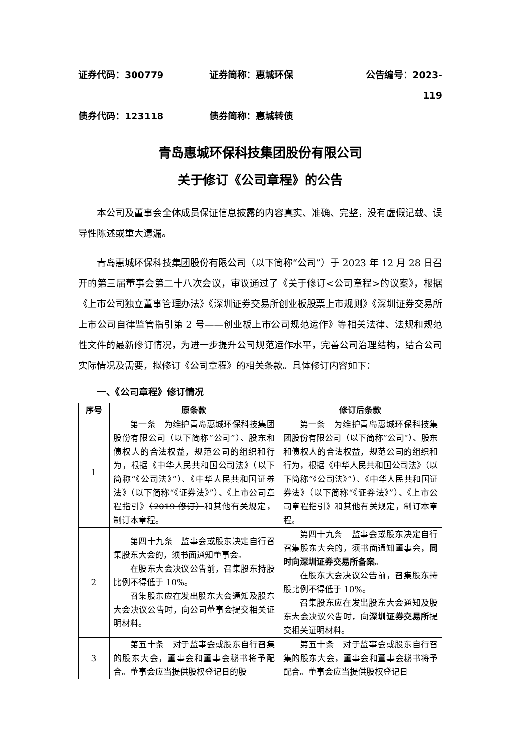证券代码：300779 证券简称：惠城环保 公告编号：2023-119
债券代码：123118 债券简称：惠城转债
青岛惠城环保科技集团股份有限公司
关于修订《公司章程》的公告
本公司及董事会全体成员保证信息披露的内容真实、准确、完整，没有虚假记载、误导性陈述或重大遗漏。
青岛惠城环保科技集团股份有限公司（以下简称“公司”）于 2023 年 12 月 28 日召开的第三届董事会第二十八次会议，审议通过了《关于修订<公司章程>的议案》，根据《上市公司独立董事管理办法》《深圳证券交易所创业板股票上市规则》《深圳证券交易所上市公司自律监管指引第 2 号——创业板上市公司规范运作》等相关法律、法规和规范性文件的最新修订情况，为进一步提升公司规范运作水平，完善公司治理结构，结合公司实际情况及需要，拟修订《公司章程》的相关条款。具体修订内容如下：
一、《公司章程》修订情况
| 序号 | 原条款 | 修订后条款 |
| --- | --- | --- |
| 1 | 第一条 为维护青岛惠城环保科技集团股份有限公司（以下简称“公司”）、股东和债权人的合法权益，规范公司的组织和行为，根据《中华人民共和国公司法》（以下简称“《公司法》”）、《中华人民共和国证券法》（以下简称“《证券法》”）、《上市公司章程指引》 （2019 修订） 和其他有关规定，制订本章程。 | 第一条 为维护青岛惠城环保科技集团股份有限公司（以下简称“公司”）、股东和债权人的合法权益，规范公司的组织和行为，根据《中华人民共和国公司法》（以下简称“《公司法》”）、《中华人民共和国证券法》（以下简称“《证券法》”）、《上市公司章程指引》和其他有关规定，制订本章程。 |
| 2 | 第四十九条 监事会或股东决定自行召集股东大会的，须书面通知董事会。 在股东大会决议公告前，召集股东持股比例不得低于 10%。 召集股东应在发出股东大会通知及股东大会决议公告时，向 公司董事会 提交相关证明材料。 | 第四十九条 监事会或股东决定自行召集股东大会的，须书面通知董事会， 同时向深圳证券交易所备案 。 在股东大会决议公告前，召集股东持股比例不得低于 10%。 召集股东应在发出股东大会通知及股东大会决议公告时，向 深圳证券交易所 提交相关证明材料。 |
| 3 | 第五十条 对于监事会或股东自行召集的股东大会，董事会和董事会秘书将予配合。董事会应当提供股权登记日的股 | 第五十条 对于监事会或股东自行召集的股东大会，董事会和董事会秘书将予配合。董事会应当提供股权登记日 |